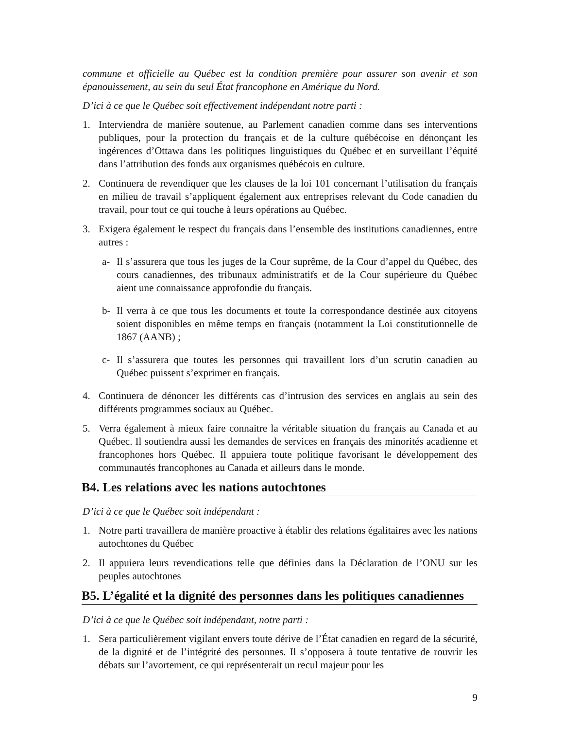commune et officielle au Québec est la condition première pour assurer son avenir et son épanouissement, au sein du seul État francophone en Amérique du Nord.
D’ici à ce que le Québec soit effectivement indépendant notre parti :
1. Interviendra de manière soutenue, au Parlement canadien comme dans ses interventions publiques, pour la protection du français et de la culture québécoise en dénonçant les ingérences d’Ottawa dans les politiques linguistiques du Québec et en surveillant l’équité dans l’attribution des fonds aux organismes québécois en culture.
2. Continuera de revendiquer que les clauses de la loi 101 concernant l’utilisation du français en milieu de travail s’appliquent également aux entreprises relevant du Code canadien du travail, pour tout ce qui touche à leurs opérations au Québec.
3. Exigera également le respect du français dans l’ensemble des institutions canadiennes, entre autres :
a- Il s’assurera que tous les juges de la Cour suprême, de la Cour d’appel du Québec, des cours canadiennes, des tribunaux administratifs et de la Cour supérieure du Québec aient une connaissance approfondie du français.
b- Il verra à ce que tous les documents et toute la correspondance destinée aux citoyens soient disponibles en même temps en français (notamment la Loi constitutionnelle de 1867 (AANB) ;
c- Il s’assurera que toutes les personnes qui travaillent lors d’un scrutin canadien au Québec puissent s’exprimer en français.
4. Continuera de dénoncer les différents cas d’intrusion des services en anglais au sein des différents programmes sociaux au Québec.
5. Verra également à mieux faire connaitre la véritable situation du français au Canada et au Québec. Il soutiendra aussi les demandes de services en français des minorités acadienne et francophones hors Québec. Il appuiera toute politique favorisant le développement des communautés francophones au Canada et ailleurs dans le monde.
B4. Les relations avec les nations autochtones
D’ici à ce que le Québec soit indépendant :
1. Notre parti travaillera de manière proactive à établir des relations égalitaires avec les nations autochtones du Québec
2. Il appuiera leurs revendications telle que définies dans la Déclaration de l’ONU sur les peuples autochtones
B5. L’égalité et la dignité des personnes dans les politiques canadiennes
D’ici à ce que le Québec soit indépendant, notre parti :
1. Sera particulièrement vigilant envers toute dérive de l’État canadien en regard de la sécurité, de la dignité et de l’intégrité des personnes. Il s’opposera à toute tentative de rouvrir les débats sur l’avortement, ce qui représenterait un recul majeur pour les
9